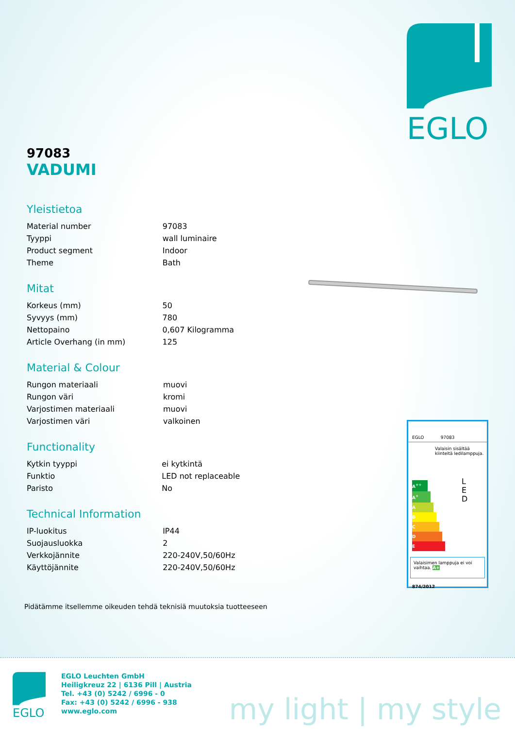EGLO
97083
VADUMI
Yleistietoa
| Material number | 97083 |
| Tyyppi | wall luminaire |
| Product segment | Indoor |
| Theme | Bath |
Mitat
| Korkeus (mm) | 50 |
| Syvyys (mm) | 780 |
| Nettopaino | 0,607 Kilogramma |
| Article Overhang (in mm) | 125 |
Material & Colour
| Rungon materiaali | muovi |
| Rungon väri | kromi |
| Varjostimen materiaali | muovi |
| Varjostimen väri | valkoinen |
Functionality
| Kytkin tyyppi | ei kytkintä |
| Funktio | LED not replaceable |
| Paristo | No |
Technical Information
| IP-luokitus | IP44 |
| Suojausluokka | 2 |
| Verkkojännite | 220-240V,50/60Hz |
| Käyttöjännite | 220-240V,50/60Hz |
Pidätämme itsellemme oikeuden tehdä teknisiä muutoksia tuotteeseen
EGLO 97083
Valaisin sisältää kiinteitä ledilamppuja.
A<sup>++</sup>
A<sup>+</sup>
A
B
C
D
E
L
E
D
Valaisimen lamppuja ei voi vaihtaa. A+
874/2012
EGLO
EGLO Leuchten GmbH
Heiligkreuz 22 | 6136 Pill | Austria
Tel. +43 (0) 5242 / 6996 - 0
Fax: +43 (0) 5242 / 6996 - 938
www.eglo.com
my light | my style